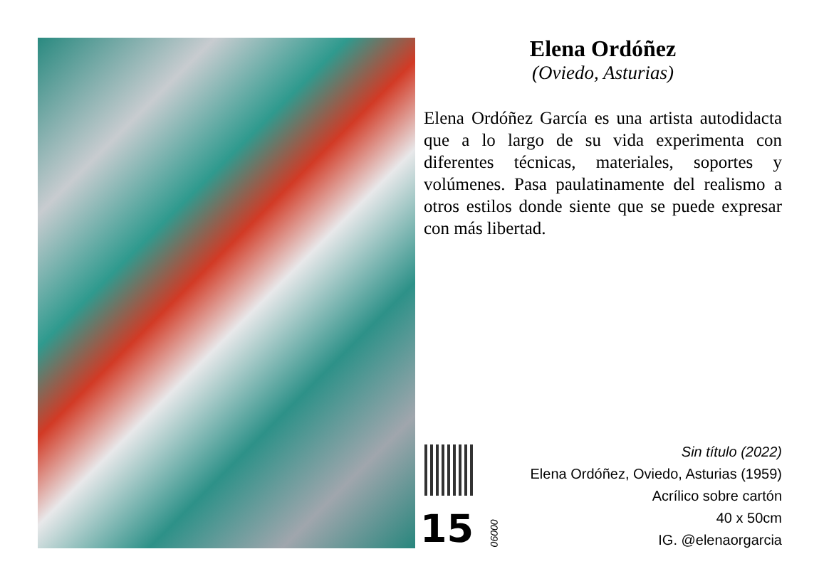Elena Ordóñez
(Oviedo, Asturias)
Elena Ordóñez García es una artista autodidacta que a lo largo de su vida experimenta con diferentes técnicas, materiales, soportes y volúmenes. Pasa paulatinamente del realismo a otros estilos donde siente que se puede expresar con más libertad.
15
00090
Sin título (2022)
Elena Ordóñez, Oviedo, Asturias (1959)
Acrílico sobre cartón
40 x 50cm
IG. @elenaorgarcia